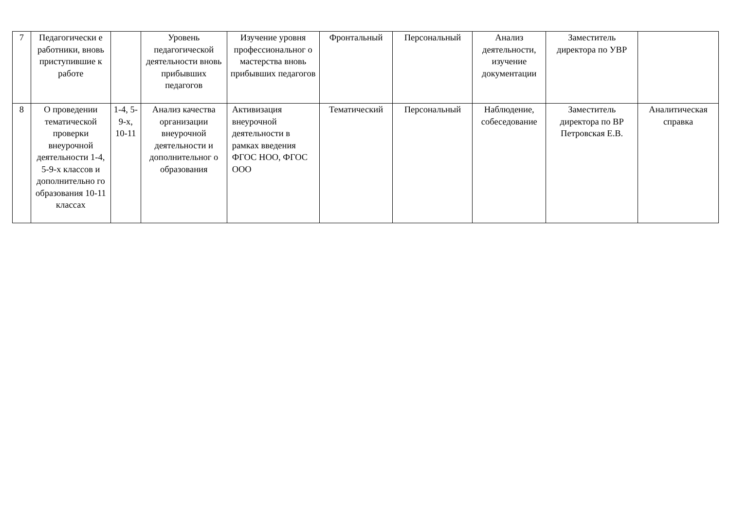| 7 | Педагогически е работники, вновь приступившие к работе | | Уровень педагогической деятельности вновь прибывших педагогов | Изучение уровня профессиональног о мастерства вновь прибывших педагогов | Фронтальный | Персональный | Анализ деятельности, изучение документации | Заместитель директора по УВР | |
| 8 | О проведении тематической проверки внеурочной деятельности 1-4, 5-9-х классов и дополнительно го образования 10-11 классах | 1-4, 5-9-х, 10-11 | Анализ качества организации внеурочной деятельности и дополнительног о образования | Активизация внеурочной деятельности в рамках введения ФГОС НОО, ФГОС ООО | Тематический | Персональный | Наблюдение, собеседование | Заместитель директора по ВР Петровская Е.В. | Аналитическая справка |